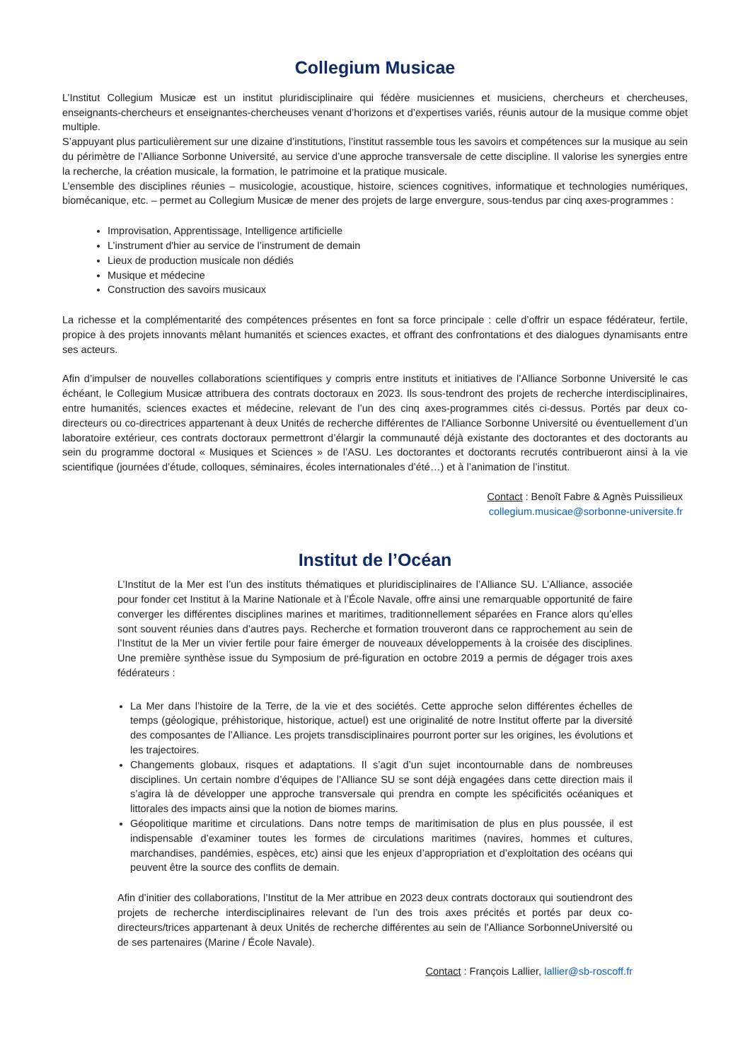Collegium Musicae
L’Institut Collegium Musicæ est un institut pluridisciplinaire qui fédère musiciennes et musiciens, chercheurs et chercheuses, enseignants-chercheurs et enseignantes-chercheuses venant d’horizons et d’expertises variés, réunis autour de la musique comme objet multiple.
S’appuyant plus particulièrement sur une dizaine d’institutions, l’institut rassemble tous les savoirs et compétences sur la musique au sein du périmètre de l’Alliance Sorbonne Université, au service d’une approche transversale de cette discipline. Il valorise les synergies entre la recherche, la création musicale, la formation, le patrimoine et la pratique musicale.
L’ensemble des disciplines réunies – musicologie, acoustique, histoire, sciences cognitives, informatique et technologies numériques, biomécanique, etc. – permet au Collegium Musicæ de mener des projets de large envergure, sous-tendus par cinq axes-programmes :
Improvisation, Apprentissage, Intelligence artificielle
L’instrument d'hier au service de l’instrument de demain
Lieux de production musicale non dédiés
Musique et médecine
Construction des savoirs musicaux
La richesse et la complémentarité des compétences présentes en font sa force principale : celle d’offrir un espace fédérateur, fertile, propice à des projets innovants mêlant humanités et sciences exactes, et offrant des confrontations et des dialogues dynamisants entre ses acteurs.
Afin d’impulser de nouvelles collaborations scientifiques y compris entre instituts et initiatives de l’Alliance Sorbonne Université le cas échéant, le Collegium Musicæ attribuera des contrats doctoraux en 2023. Ils sous-tendront des projets de recherche interdisciplinaires, entre humanités, sciences exactes et médecine, relevant de l’un des cinq axes-programmes cités ci-dessus. Portés par deux co-directeurs ou co-directrices appartenant à deux Unités de recherche différentes de l'Alliance Sorbonne Université ou éventuellement d’un laboratoire extérieur, ces contrats doctoraux permettront d’élargir la communauté déjà existante des doctorantes et des doctorants au sein du programme doctoral « Musiques et Sciences » de l’ASU. Les doctorantes et doctorants recrutés contribueront ainsi à la vie scientifique (journées d’étude, colloques, séminaires, écoles internationales d’été…) et à l’animation de l’institut.
Contact : Benoît Fabre & Agnès Puissilieux
collegium.musicae@sorbonne-universite.fr
Institut de l’Océan
L’Institut de la Mer est l’un des instituts thématiques et pluridisciplinaires de l’Alliance SU. L’Alliance, associée pour fonder cet Institut à la Marine Nationale et à l’École Navale, offre ainsi une remarquable opportunité de faire converger les différentes disciplines marines et maritimes, traditionnellement séparées en France alors qu’elles sont souvent réunies dans d’autres pays. Recherche et formation trouveront dans ce rapprochement au sein de l’Institut de la Mer un vivier fertile pour faire émerger de nouveaux développements à la croisée des disciplines. Une première synthèse issue du Symposium de pré-figuration en octobre 2019 a permis de dégager trois axes fédérateurs :
La Mer dans l’histoire de la Terre, de la vie et des sociétés. Cette approche selon différentes échelles de temps (géologique, préhistorique, historique, actuel) est une originalité de notre Institut offerte par la diversité des composantes de l’Alliance. Les projets transdisciplinaires pourront porter sur les origines, les évolutions et les trajectoires.
Changements globaux, risques et adaptations. Il s’agit d’un sujet incontournable dans de nombreuses disciplines. Un certain nombre d’équipes de l’Alliance SU se sont déjà engagées dans cette direction mais il s’agira là de développer une approche transversale qui prendra en compte les spécificités océaniques et littorales des impacts ainsi que la notion de biomes marins.
Géopolitique maritime et circulations. Dans notre temps de maritimisation de plus en plus poussée, il est indispensable d’examiner toutes les formes de circulations maritimes (navires, hommes et cultures, marchandises, pandémies, espèces, etc) ainsi que les enjeux d’appropriation et d’exploitation des océans qui peuvent être la source des conflits de demain.
Afin d’initier des collaborations, l’Institut de la Mer attribue en 2023 deux contrats doctoraux qui soutiendront des projets de recherche interdisciplinaires relevant de l’un des trois axes précités et portés par deux co-directeurs/trices appartenant à deux Unités de recherche différentes au sein de l'Alliance SorbonneUniversité ou de ses partenaires (Marine / École Navale).
Contact : François Lallier, lallier@sb-roscoff.fr